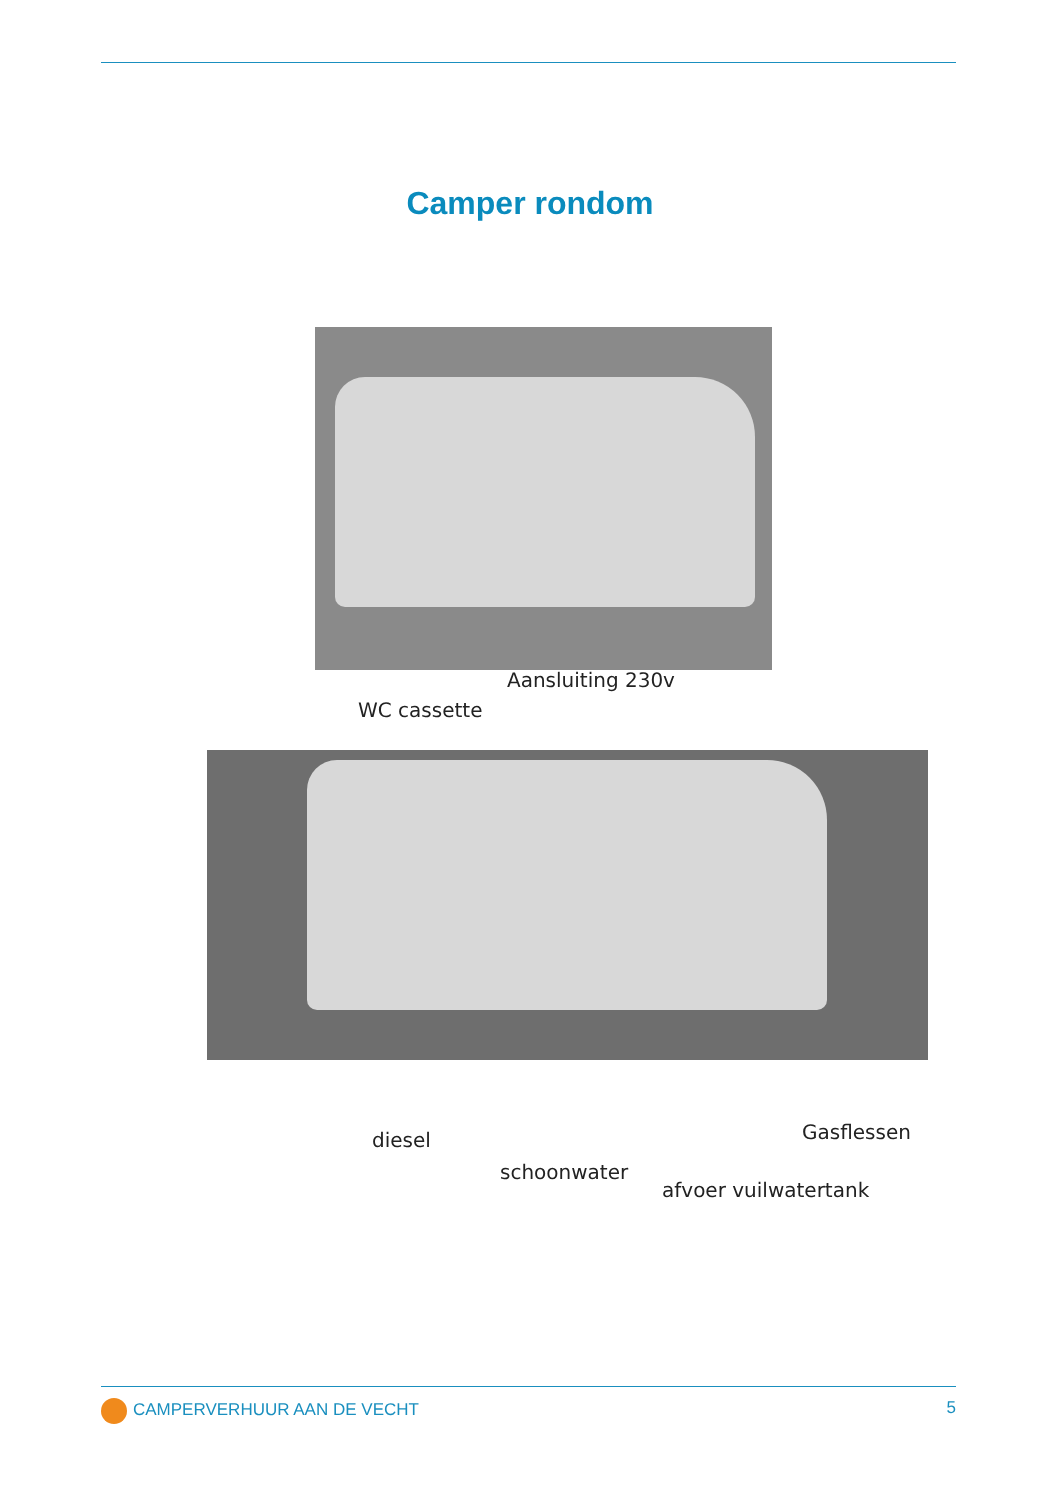Camper rondom
Aansluiting 230v
WC cassette
Gasflessen
diesel
schoonwater
afvoer vuilwatertank
CAMPERVERHUUR AAN DE VECHT 5